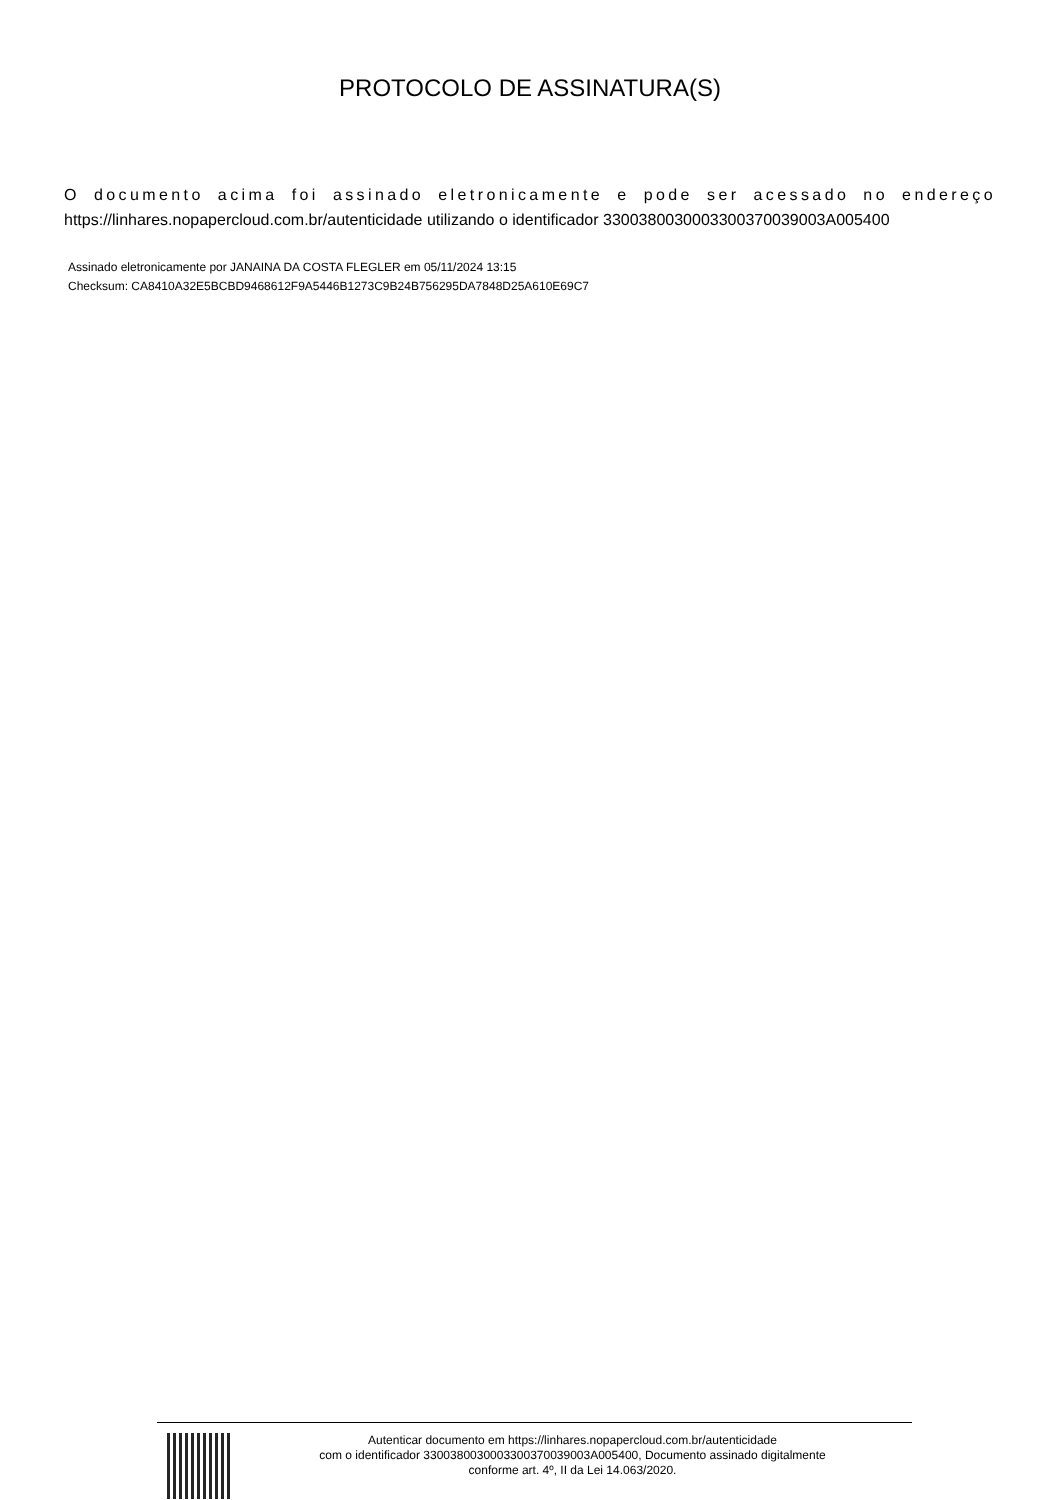PROTOCOLO DE ASSINATURA(S)
O documento acima foi assinado eletronicamente e pode ser acessado no endereço https://linhares.nopapercloud.com.br/autenticidade utilizando o identificador 330038003000330037003900​3A005400
Assinado eletronicamente por JANAINA DA COSTA FLEGLER em 05/11/2024 13:15
Checksum: CA8410A32E5BCBD9468612F9A5446B1273C9B24B756295DA7848D25A610E69C7
Autenticar documento em https://linhares.nopapercloud.com.br/autenticidade
com o identificador 3300380030003300370039003A005400, Documento assinado digitalmente
conforme art. 4º, II da Lei 14.063/2020.